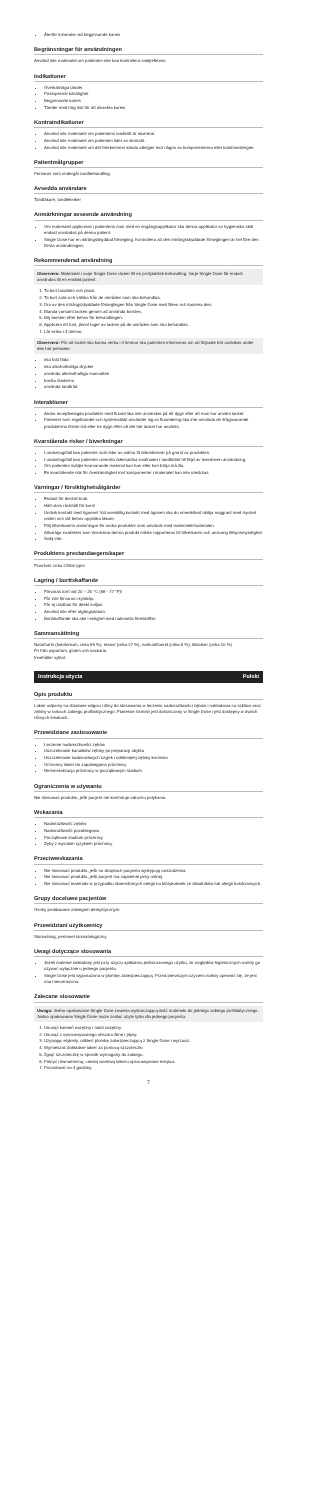Återför mineraler vid begynnande karies
Begränsningar för användningen
Använd inte materialet om patienten inte kan kontrollera sväljreflexen.
Indikationer
Överkänsliga tänder
Postoperativ känslighet
Begynnande karies
Tänder med hög risk för att utveckla karies
Kontraindikationer
Använd inte materialet om patientens tandkött är ulcererat.
Använd inte materialet om patienten lider av stomatit.
Använd inte materialet om det förekommer kända allergier mot någon av komponenterna eller kolofoniallergier.
Patientmålgrupper
Personer som undergår tandbehandling.
Avsedda användare
Tandläkare, tandtekniker
Anmärkningar avseende användning
Om materialet appliceras i patientens mun med en engångsapplikator ska denna applikator av hygieniska skäl endast användas på denna patient.
Single Dose har en intrångsskyddad försegling. Kontrollera att den intrångsskyddade förseglingen är hel före den första användningen.
Rekommenderad användning
Observera: Materialet i varje Single Dose räcker till en profylaktisk behandling. Varje Single Dose får endast användas till en enskild patient.
1. Ta bort tandsten och plack.
2. Ta bort saliv och vätska från de områden som ska behandlas.
3. Dra av den intrångsskyddade förseglingen från Single Dose med fliken och kassera den.
4. Blanda varsamt lacken genom att använda borsten.
5. Böj borsten efter behov för behandlingen.
6. Applicera ett tunt, jämnt lager av lacken på de områden som ska behandlas.
7. Låt verka i 4 timmar.
Observera: För att lacket ska kunna verka i 4 timmar ska patienten informeras om att följande bör undvikas under den här perioden:
inta fast föda
inta alkoholhaltiga drycker
använda alkoholhaltiga munvatten
borsta tänderna
använda tandtråd
Interaktioner
Andra receptbelagda produkter med fluorid ska inte användas på ett dygn efter att man har använt lacket.
Patienter som regelbundet och systematiskt använder sig av fluoridering ska inte använda de ifrågavarande produkterna förrän två eller tre dygn efter att det här lacket har använts.
Kvarstående risker / biverkningar
I undantagsfall kan patienter som lider av astma få ödembesvär på grund av produkten.
I undantagsfall kan patienter utveckla ödematösa svullnader i tandköttet till följd av överdriven användning.
Om patienten sväljer kvarvarande material kan han eller hon börja må illa.
En kvarstående risk för överkänslighet mot komponenter i materialet kan inte uteslutas.
Varningar / försiktighetsåtgärder
Endast för dentalt bruk.
Håll utom räckhåll för barn!
Undvik kontakt med ögonen! Vid oavsiktlig kontakt med ögonen ska du omedelbart skölja noggrant med mycket vatten och vid behov uppsöka läkare.
Följ tillverkarens anvisningar för andra produkter som används med materialet/materialen.
Allvarliga incidenter som involverar denna produkt måste rapporteras till tillverkaren och ansvarig tillsynsmyndighet.
Svälj inte.
Produktens prestandaegenskaper
Fluorhalt: cirka 22600 ppm
Lagring / borttskaffande
Förvaras torrt vid 20 – 25 °C (68 - 77 °F)!
Får inte förvaras i kylskåp.
Får ej utsättas för direkt solljus.
Använd inte efter utgångsdatum.
Bortskaffande ska ske i enlighet med nationella föreskrifter.
Sammansättning
Naturharts (kolofonium, cirka 59 %), etanol (cirka 27 %), natriumfluorid (cirka 5 %), tillsatser (cirka 10 %)
Fri från aspartam, gluten och sackarin.
Innehåller xylitol.
Instrukcja użycia Polski
Opis produktu
Lakier odporny na działanie wilgoci i śliny do stosowania w leczeniu nadwrażliwości zębów i nakładania na szkliwo oraz zębiny w ramach zabiegu profilaktycznego. Flairesse Varnish jest dostarczany w Single Dose i jest dostępny w dwóch różnych smakach.
Przewidziane zastosowanie
Leczenie nadwrażliwości zębów
Uszczelnianie kanalików zębiny po preparacji ubytku
Uszczelnianie nadwrażliwych szyjek i odsłoniętej zębiny korzenia
Ochronny lakier do zapobiegania próchnicy
Remineralizacja próchnicy w początkowym stadium
Ograniczenia w używaniu
Nie stosować produktu, jeśli pacjent nie kontroluje odruchu połykania.
Wskazania
Nadwrażliwość zębów
Nadwrażliwość pozabiegowa
Początkowe stadium próchnicy
Zęby z wysokim ryzykiem próchnicy
Przeciwwskazania
Nie stosować produktu, jeśli na dziąsłach pacjenta występują owrzodzenia.
Nie stosować produktu, jeśli pacjent ma zapalenie jamy ustnej.
Nie stosować materiału w przypadku stwierdzonych alergii na którykolwiek ze składników lub alergii kolofonowych.
Grupy docelowe pacjentów
Osoby poddawane zabiegom dentystycznym.
Przewidziani użytkownicy
Stomatolog, personel stomatologiczny
Uwagi dotyczące stosowania
Jeżeli materiał nakładany jest przy użyciu aplikatora jednorazowego użytku, ze względów higienicznych należy go używać wyłącznie u jednego pacjenta.
Single Dose jest wyposażona w plombę zabezpieczającą. Przed pierwszym użyciem należy upewnić się, że jest ona nienaruszona.
Zalecane stosowanie
Uwaga: Jedno opakowanie Single Dose zawiera wystarczającą ilość materiału do jednego zabiegu profilaktycznego. Jedno opakowanie Single Dose może zostać użyte tylko dla jednego pacjenta.
1. Usunąć kamień nazębny i nalot nazębny.
2. Usunąć z opracowywanego obszaru ślinę i płyny.
3. Używając etykiety, odkleić plombę zabezpieczającą z Single Dose i wyrzucić.
4. Wymieszać dokładnie lakier za pomocą szczoteczki.
5. Zgiąć szczoteczkę w sposób wymagany do zabiegu.
6. Pokryć równomierną, cienką warstwą lakieru opracowywane miejsca.
7. Pozostawić na 4 godziny.
7